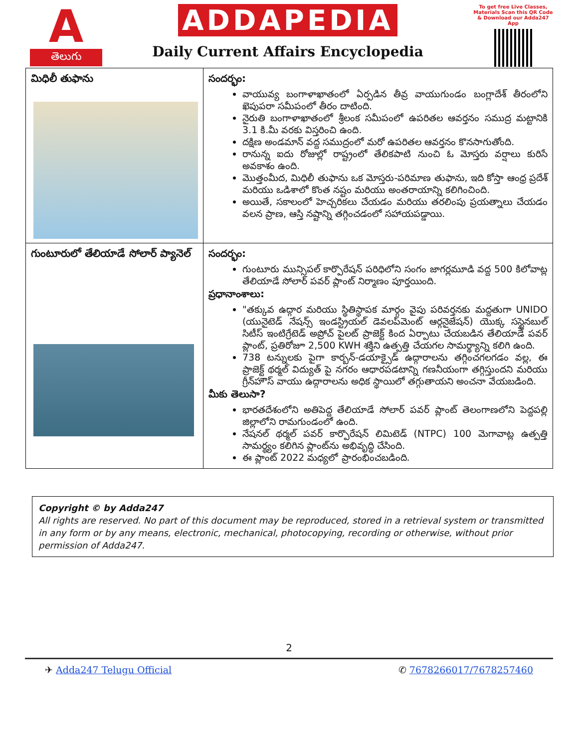A
తెలుగు
ADDAPEDIA
Daily Current Affairs Encyclopedia
To get free Live Classes, Materials Scan this QR Code & Download our Adda247 App
| మిధిలీ తుఫాను | సందర్భం: వాయువ్య బంగాళాఖాతంలో ఏర్పడిన తీవ్ర వాయుగుండం బంగ్లాదేశ్ తీరంలోని ఖెపుపరా సమీపంలో తీరం దాటింది. నైరుతి బంగాళాఖాతంలో శ్రీలంక సమీపంలో ఉపరితల ఆవర్తనం సముద్ర మట్టానికి 3.1 కి.మీ వరకు విస్తరించి ఉంది. దక్షిణ అండమాన్ వద్ద సముద్రంలో మరో ఉపరితల ఆవర్తనం కొనసాగుతోంది. రానున్న ఐదు రోజుల్లో రాష్ట్రంలో తేలికపాటి నుంచి ఓ మోస్తరు వర్షాలు కురిసే అవకాశం ఉంది. మొత్తంమీద, మిధిలీ తుఫాను ఒక మోస్తరు-పరిమాణ తుఫాను, ఇది కోస్తా ఆంధ్ర ప్రదేశ్ మరియు ఒడిశాలో కొంత నష్టం మరియు అంతరాయాన్ని కలిగించింది. అయితే, సకాలంలో హెచ్చరికలు చేయడం మరియు తరలింపు ప్రయత్నాలు చేయడం వలన ప్రాణ, ఆస్తి నష్టాన్ని తగ్గించడంలో సహాయపడ్డాయి. |
| గుంటూరులో తేలియాడే సోలార్ ప్యానెల్ | సందర్భం: గుంటూరు మున్సిపల్ కార్పొరేషన్ పరిధిలోని సంగం జాగర్లమూడి వద్ద 500 కిలోవాట్ల తేలియాడే సోలార్ పవర్ ప్లాంట్ నిర్మాణం పూర్తయింది. ప్రధానాంశాలు: "తక్కువ ఉద్గార మరియు స్థితిస్థాపక మార్గం వైపు పరివర్తనకు మద్దతుగా UNIDO (యునైటెడ్ నేషన్స్ ఇండస్ట్రియల్ డెవలప్‌మెంట్ ఆర్గనైజేషన్) యొక్క సస్టైనబుల్ సిటీస్ ఇంటిగ్రేటెడ్ అప్రోచ్ పైలట్ ప్రాజెక్ట్ కింద ఏర్పాటు చేయబడిన తేలియాడే పవర్ ప్లాంట్, ప్రతిరోజూ 2,500 KWH శక్తిని ఉత్పత్తి చేయగల సామర్థ్యాన్ని కలిగి ఉంది. 738 టన్నులకు పైగా కార్బన్-డయాక్సైడ్ ఉద్గారాలను తగ్గించగలగడం వల్ల, ఈ ప్రాజెక్ట్ థర్మల్ విద్యుత్ పై నగరం ఆధారపడటాన్ని గణనీయంగా తగ్గిస్తుందని మరియు గ్రీన్‌హౌస్ వాయు ఉద్గారాలను అధిక స్థాయిలో తగ్గుతాయని అంచనా వేయబడింది. మీకు తెలుసా? భారతదేశంలోని అతిపెద్ద తేలియాడే సోలార్ పవర్ ప్లాంట్ తెలంగాణలోని పెద్దపల్లి జిల్లాలోని రామగుండంలో ఉంది. నేషనల్ థర్మల్ పవర్ కార్పొరేషన్ లిమిటెడ్ (NTPC) 100 మెగావాట్ల ఉత్పత్తి సామర్థ్యం కలిగిన ప్లాంట్‌ను అభివృద్ధి చేసింది. ఈ ప్లాంట్ 2022 మధ్యలో ప్రారంభించబడింది. |
Copyright © by Adda247
All rights are reserved. No part of this document may be reproduced, stored in a retrieval system or transmitted in any form or by any means, electronic, mechanical, photocopying, recording or otherwise, without prior permission of Adda247.
2
✈ Adda247 Telugu Official ✆ 7678266017/7678257460